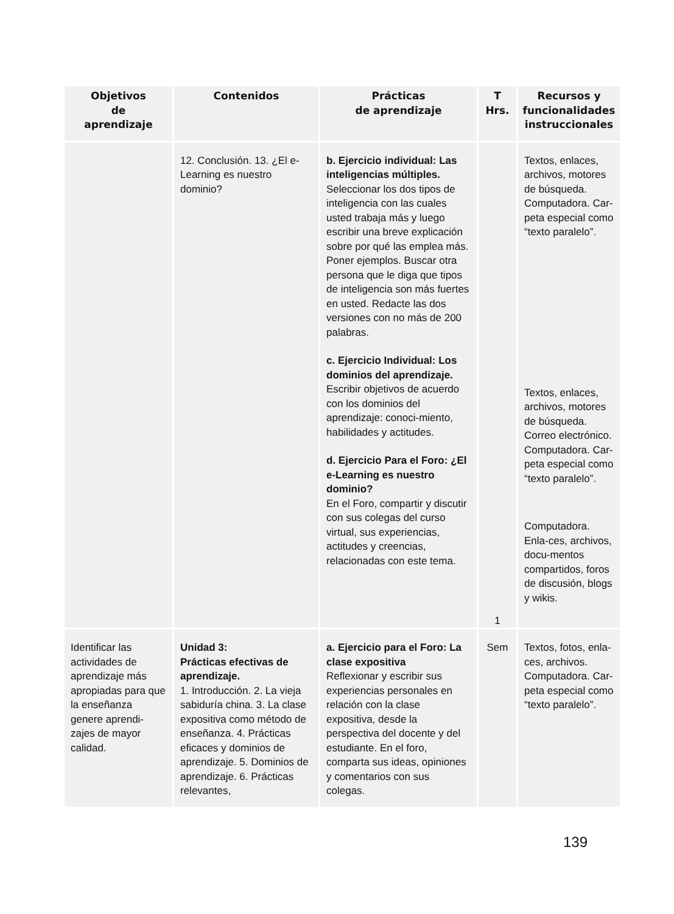| Objetivos de aprendizaje | Contenidos | Prácticas de aprendizaje | T Hrs. | Recursos y funcionalidades instruccionales |
| --- | --- | --- | --- | --- |
| | 12. Conclusión. 13. ¿El e-Learning es nuestro dominio? | b. Ejercicio individual: Las inteligencias múltiples. Seleccionar los dos tipos de inteligencia con las cuales usted trabaja más y luego escribir una breve explicación sobre por qué las emplea más. Poner ejemplos. Buscar otra persona que le diga que tipos de inteligencia son más fuertes en usted. Redacte las dos versiones con no más de 200 palabras. c. Ejercicio Individual: Los dominios del aprendizaje. Escribir objetivos de acuerdo con los dominios del aprendizaje: conoci-miento, habilidades y actitudes. d. Ejercicio Para el Foro: ¿El e-Learning es nuestro dominio? En el Foro, compartir y discutir con sus colegas del curso virtual, sus experiencias, actitudes y creencias, relacionadas con este tema. | 1 | Textos, enlaces, archivos, motores de búsqueda. Computadora. Car-peta especial como “texto paralelo”. Textos, enlaces, archivos, motores de búsqueda. Correo electrónico. Computadora. Car-peta especial como “texto paralelo”. Computadora. Enla-ces, archivos, docu-mentos compartidos, foros de discusión, blogs y wikis. |
| Identificar las actividades de aprendizaje más apropiadas para que la enseñanza genere aprendi-zajes de mayor calidad. | Unidad 3: Prácticas efectivas de aprendizaje. 1. Introducción. 2. La vieja sabiduría china. 3. La clase expositiva como método de enseñanza. 4. Prácticas eficaces y dominios de aprendizaje. 5. Dominios de aprendizaje. 6. Prácticas relevantes, | a. Ejercicio para el Foro: La clase expositiva Reflexionar y escribir sus experiencias personales en relación con la clase expositiva, desde la perspectiva del docente y del estudiante. En el foro, comparta sus ideas, opiniones y comentarios con sus colegas. | Sem | Textos, fotos, enla-ces, archivos. Computadora. Car-peta especial como “texto paralelo”. |
139